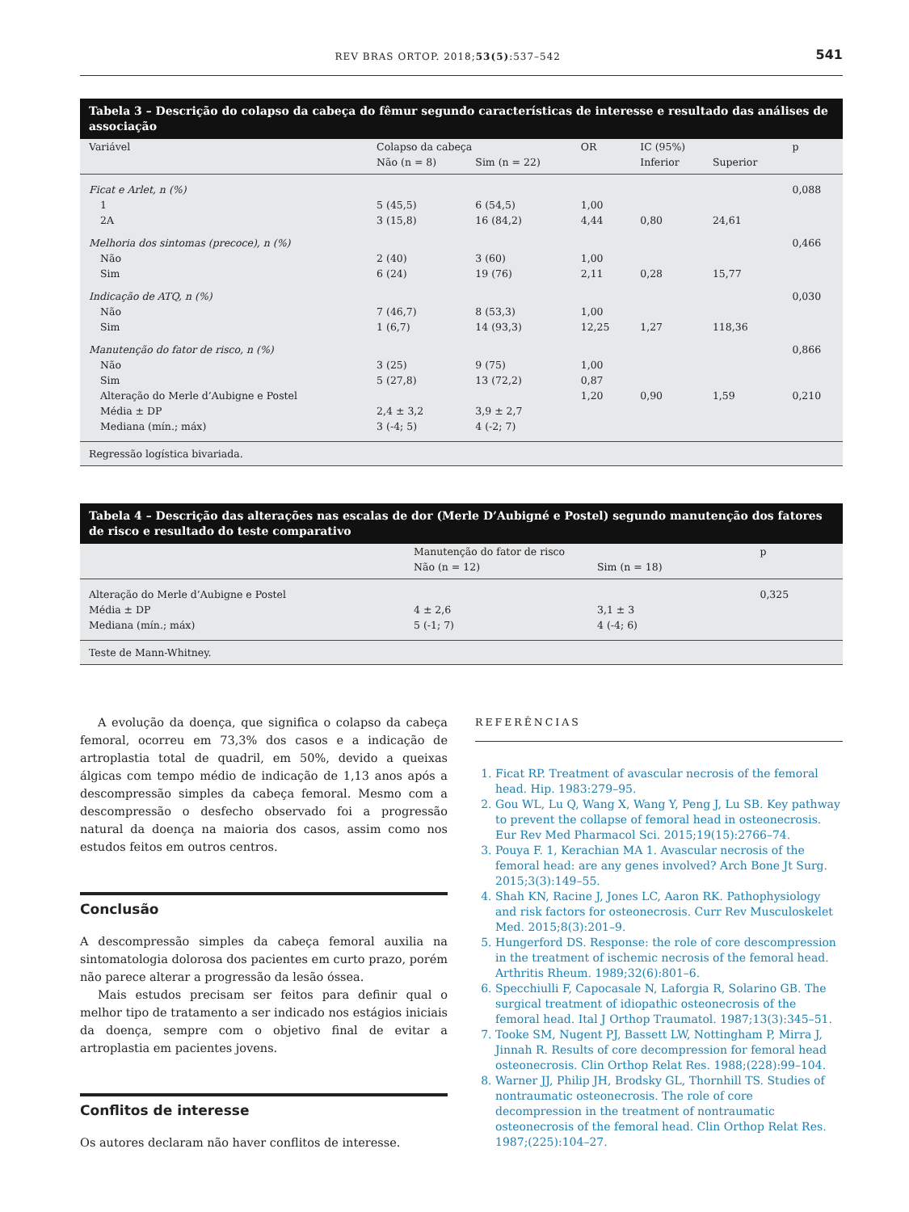REV BRAS ORTOP. 2018;53(5):537–542 541
Tabela 3 – Descrição do colapso da cabeça do fêmur segundo características de interesse e resultado das análises de associação
| Variável | Colapso da cabeça | | OR | IC (95%) | | p |
| --- | --- | --- | --- | --- | --- | --- |
| | Não (n = 8) | Sim (n = 22) | | Inferior | Superior | |
| Ficat e Arlet, n (%) | | | | | | 0,088 |
| 1 | 5 (45,5) | 6 (54,5) | 1,00 | | | |
| 2A | 3 (15,8) | 16 (84,2) | 4,44 | 0,80 | 24,61 | |
| Melhoria dos sintomas (precoce), n (%) | | | | | | 0,466 |
| Não | 2 (40) | 3 (60) | 1,00 | | | |
| Sim | 6 (24) | 19 (76) | 2,11 | 0,28 | 15,77 | |
| Indicação de ATQ, n (%) | | | | | | 0,030 |
| Não | 7 (46,7) | 8 (53,3) | 1,00 | | | |
| Sim | 1 (6,7) | 14 (93,3) | 12,25 | 1,27 | 118,36 | |
| Manutenção do fator de risco, n (%) | | | | | | 0,866 |
| Não | 3 (25) | 9 (75) | 1,00 | | | |
| Sim | 5 (27,8) | 13 (72,2) | 0,87 | | | |
| Alteração do Merle d’Aubigne e Postel | | | 1,20 | 0,90 | 1,59 | 0,210 |
| Média ± DP | 2,4 ± 3,2 | 3,9 ± 2,7 | | | | |
| Mediana (mín.; máx) | 3 (-4; 5) | 4 (-2; 7) | | | | |
| Regressão logística bivariada. | | | | | | |
Tabela 4 – Descrição das alterações nas escalas de dor (Merle D’Aubigné e Postel) segundo manutenção dos fatores de risco e resultado do teste comparativo
| | Manutenção do fator de risco | | p |
| --- | --- | --- | --- |
| | Não (n = 12) | Sim (n = 18) | |
| Alteração do Merle d’Aubigne e Postel | | | 0,325 |
| Média ± DP | 4 ± 2,6 | 3,1 ± 3 | |
| Mediana (mín.; máx) | 5 (-1; 7) | 4 (-4; 6) | |
| Teste de Mann-Whitney. | | | |
A evolução da doença, que significa o colapso da cabeça femoral, ocorreu em 73,3% dos casos e a indicação de artroplastia total de quadril, em 50%, devido a queixas álgicas com tempo médio de indicação de 1,13 anos após a descompressão simples da cabeça femoral. Mesmo com a descompressão o desfecho observado foi a progressão natural da doença na maioria dos casos, assim como nos estudos feitos em outros centros.
Conclusão
A descompressão simples da cabeça femoral auxilia na sintomatologia dolorosa dos pacientes em curto prazo, porém não parece alterar a progressão da lesão óssea.
Mais estudos precisam ser feitos para definir qual o melhor tipo de tratamento a ser indicado nos estágios iniciais da doença, sempre com o objetivo final de evitar a artroplastia em pacientes jovens.
Conflitos de interesse
Os autores declaram não haver conflitos de interesse.
REFERÊNCIAS
1. Ficat RP. Treatment of avascular necrosis of the femoral head. Hip. 1983:279–95.
2. Gou WL, Lu Q, Wang X, Wang Y, Peng J, Lu SB. Key pathway to prevent the collapse of femoral head in osteonecrosis. Eur Rev Med Pharmacol Sci. 2015;19(15):2766–74.
3. Pouya F. 1, Kerachian MA 1. Avascular necrosis of the femoral head: are any genes involved? Arch Bone Jt Surg. 2015;3(3):149–55.
4. Shah KN, Racine J, Jones LC, Aaron RK. Pathophysiology and risk factors for osteonecrosis. Curr Rev Musculoskelet Med. 2015;8(3):201–9.
5. Hungerford DS. Response: the role of core descompression in the treatment of ischemic necrosis of the femoral head. Arthritis Rheum. 1989;32(6):801–6.
6. Specchiulli F, Capocasale N, Laforgia R, Solarino GB. The surgical treatment of idiopathic osteonecrosis of the femoral head. Ital J Orthop Traumatol. 1987;13(3):345–51.
7. Tooke SM, Nugent PJ, Bassett LW, Nottingham P, Mirra J, Jinnah R. Results of core decompression for femoral head osteonecrosis. Clin Orthop Relat Res. 1988;(228):99–104.
8. Warner JJ, Philip JH, Brodsky GL, Thornhill TS. Studies of nontraumatic osteonecrosis. The role of core decompression in the treatment of nontraumatic osteonecrosis of the femoral head. Clin Orthop Relat Res. 1987;(225):104–27.